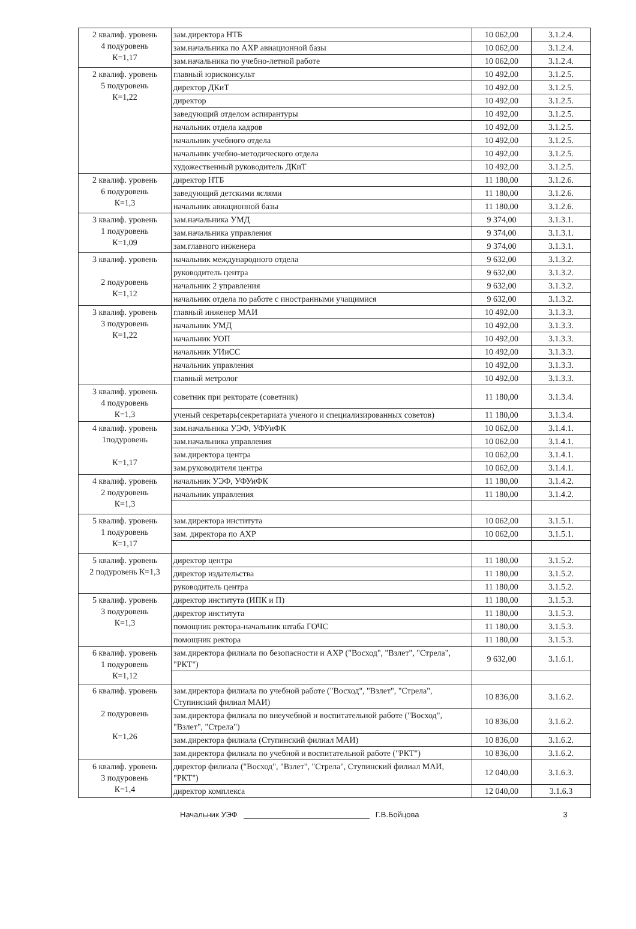| 2 квалиф. уровень 4 подуровень К=1,17 | зам.директора НТБ | 10 062,00 | 3.1.2.4. |
| | зам.начальника по АХР авиационной базы | 10 062,00 | 3.1.2.4. |
| | зам.начальника по учебно-летной работе | 10 062,00 | 3.1.2.4. |
| 2 квалиф. уровень 5 подуровень К=1,22 | главный юрисконсульт | 10 492,00 | 3.1.2.5. |
| | директор ДКиТ | 10 492,00 | 3.1.2.5. |
| | директор | 10 492,00 | 3.1.2.5. |
| | заведующий отделом аспирантуры | 10 492,00 | 3.1.2.5. |
| | начальник отдела кадров | 10 492,00 | 3.1.2.5. |
| | начальник учебного отдела | 10 492,00 | 3.1.2.5. |
| | начальник учебно-методического отдела | 10 492,00 | 3.1.2.5. |
| | художественный руководитель ДКиТ | 10 492,00 | 3.1.2.5. |
| 2 квалиф. уровень 6 подуровень К=1,3 | директор НТБ | 11 180,00 | 3.1.2.6. |
| | заведующий детскими яслями | 11 180,00 | 3.1.2.6. |
| | начальник авиационной базы | 11 180,00 | 3.1.2.6. |
| 3 квалиф. уровень 1 подуровень К=1,09 | зам.начальника УМД | 9 374,00 | 3.1.3.1. |
| | зам.начальника управления | 9 374,00 | 3.1.3.1. |
| | зам.главного инженера | 9 374,00 | 3.1.3.1. |
| 3 квалиф. уровень 2 подуровень К=1,12 | начальник международного отдела | 9 632,00 | 3.1.3.2. |
| | руководитель центра | 9 632,00 | 3.1.3.2. |
| | начальник 2 управления | 9 632,00 | 3.1.3.2. |
| | начальник отдела по работе с иностранными учащимися | 9 632,00 | 3.1.3.2. |
| 3 квалиф. уровень 3 подуровень К=1,22 | главный инженер МАИ | 10 492,00 | 3.1.3.3. |
| | начальник УМД | 10 492,00 | 3.1.3.3. |
| | начальник УОП | 10 492,00 | 3.1.3.3. |
| | начальник УИиСС | 10 492,00 | 3.1.3.3. |
| | начальник управления | 10 492,00 | 3.1.3.3. |
| | главный метролог | 10 492,00 | 3.1.3.3. |
| 3 квалиф. уровень 4 подуровень К=1,3 | советник при ректорате (советник) | 11 180,00 | 3.1.3.4. |
| | ученый секретарь(секретариата ученого и специализированных советов) | 11 180,00 | 3.1.3.4. |
| 4 квалиф. уровень 1подуровень К=1,17 | зам.начальника УЭФ, УФУиФК | 10 062,00 | 3.1.4.1. |
| | зам.начальника управления | 10 062,00 | 3.1.4.1. |
| | зам.директора центра | 10 062,00 | 3.1.4.1. |
| | зам.руководителя центра | 10 062,00 | 3.1.4.1. |
| 4 квалиф. уровень 2 подуровень К=1,3 | начальник УЭФ, УФУиФК | 11 180,00 | 3.1.4.2. |
| | начальник управления | 11 180,00 | 3.1.4.2. |
| 5 квалиф. уровень 1 подуровень К=1,17 | зам.директора института | 10 062,00 | 3.1.5.1. |
| | зам. директора по АХР | 10 062,00 | 3.1.5.1. |
| 5 квалиф. уровень 2 подуровень К=1,3 | директор центра | 11 180,00 | 3.1.5.2. |
| | директор издательства | 11 180,00 | 3.1.5.2. |
| | руководитель центра | 11 180,00 | 3.1.5.2. |
| 5 квалиф. уровень 3 подуровень К=1,3 | директор института (ИПК и П) | 11 180,00 | 3.1.5.3. |
| | директор института | 11 180,00 | 3.1.5.3. |
| | помощник ректора-начальник штаба ГОЧС | 11 180,00 | 3.1.5.3. |
| | помощник ректора | 11 180,00 | 3.1.5.3. |
| 6 квалиф. уровень 1 подуровень К=1,12 | зам.директора филиала по безопасности и АХР ("Восход", "Взлет", "Стрела", "РКТ") | 9 632,00 | 3.1.6.1. |
| 6 квалиф. уровень 2 подуровень К=1,26 | зам.директора филиала по учебной работе ("Восход", "Взлет", "Стрела", Ступинский филиал МАИ) | 10 836,00 | 3.1.6.2. |
| | зам.директора филиала по внеучебной и воспитательной работе ("Восход", "Взлет", "Стрела") | 10 836,00 | 3.1.6.2. |
| | зам.директора филиала (Ступинский филиал МАИ) | 10 836,00 | 3.1.6.2. |
| | зам.директора филиала по учебной и воспитательной работе ("РКТ") | 10 836,00 | 3.1.6.2. |
| 6 квалиф. уровень 3 подуровень К=1,4 | директор филиала ("Восход", "Взлет", "Стрела", Ступинский филиал МАИ, "РКТ") | 12 040,00 | 3.1.6.3. |
| | директор комплекса | 12 040,00 | 3.1.6.3 |
Начальник УЭФ Г.В.Бойцова 3